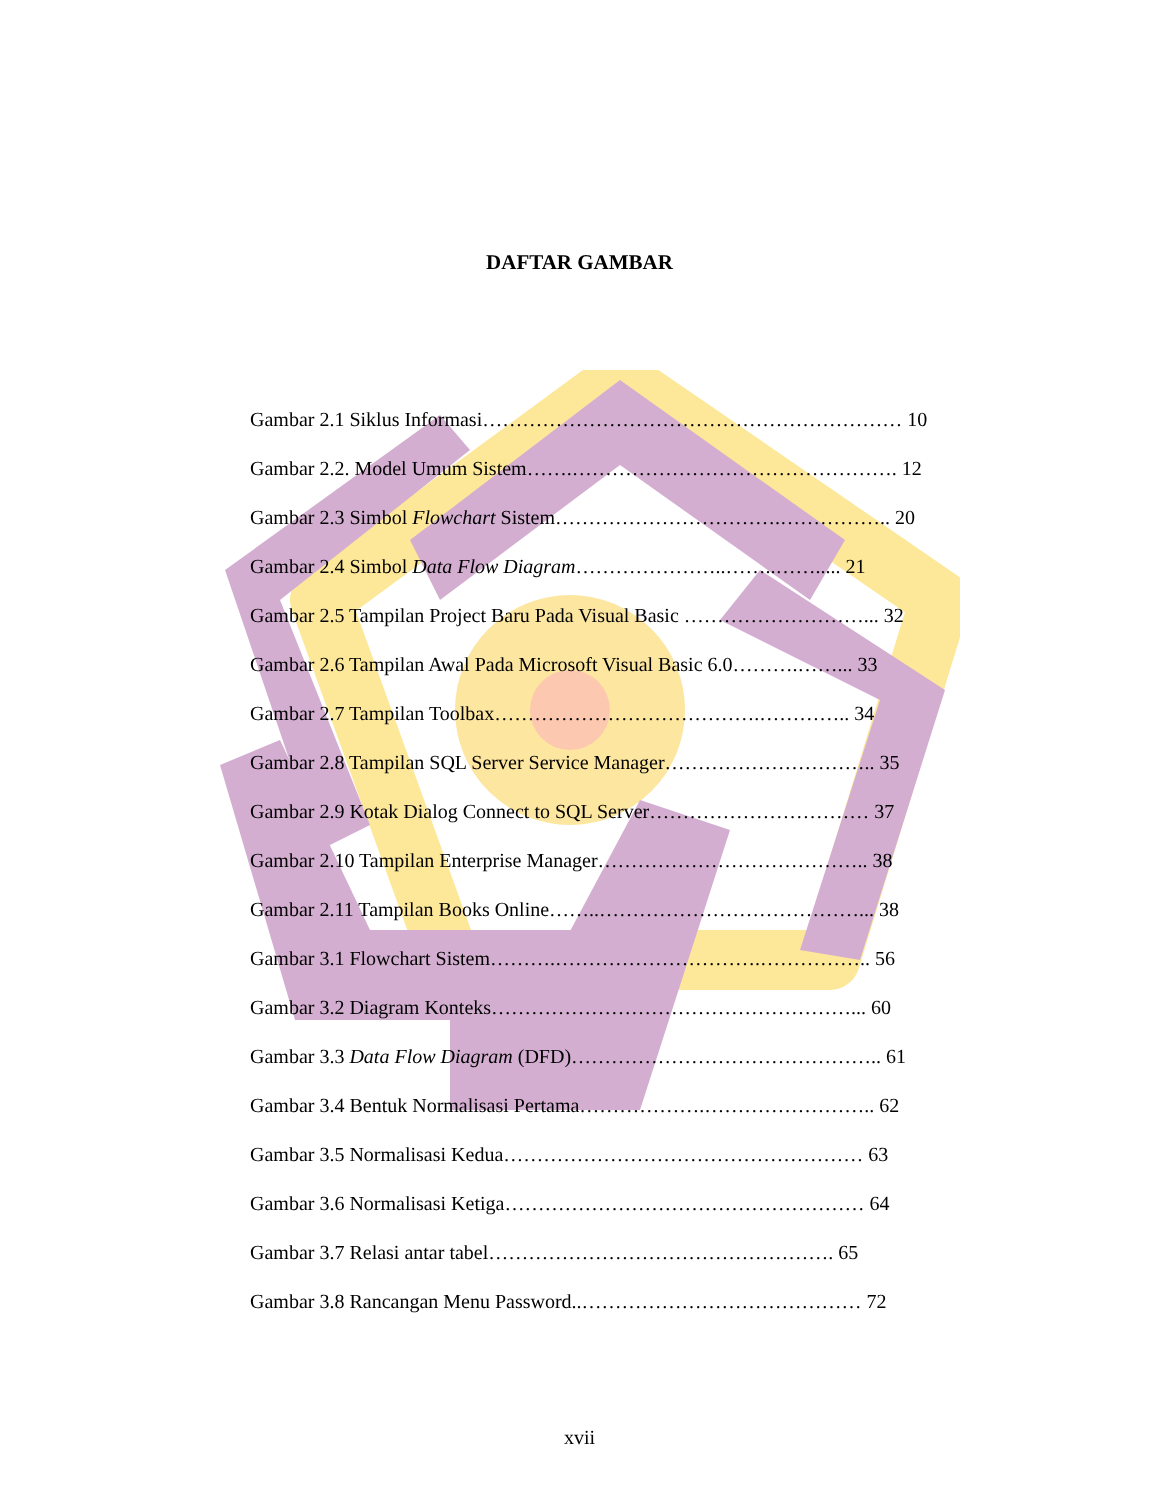DAFTAR GAMBAR
Gambar 2.1 Siklus Informasi……………………………………………………… 10
Gambar 2.2. Model Umum Sistem…….…………………………………………. 12
Gambar 2.3 Simbol Flowchart Sistem…………………………….…………….. 20
Gambar 2.4 Simbol Data Flow Diagram…………………..……..……..... 21
Gambar 2.5 Tampilan Project Baru Pada Visual Basic ………………………... 32
Gambar 2.6 Tampilan Awal Pada Microsoft Visual Basic 6.0……….……... 33
Gambar 2.7 Tampilan Toolbax………………………………….………….. 34
Gambar 2.8 Tampilan SQL Server Service Manager………………………….. 35
Gambar 2.9 Kotak Dialog Connect to SQL Server…………………………… 37
Gambar 2.10 Tampilan Enterprise Manager………………………………….. 38
Gambar 2.11 Tampilan Books Online……..…………………………………... 38
Gambar 3.1 Flowchart Sistem……….………………………….…………….. 56
Gambar 3.2 Diagram Konteks………………………………………………... 60
Gambar 3.3 Data Flow Diagram (DFD)……………………………………….. 61
Gambar 3.4 Bentuk Normalisasi Pertama……………….…………………….. 62
Gambar 3.5 Normalisasi Kedua……………………………………………… 63
Gambar 3.6 Normalisasi Ketiga……………………………………………… 64
Gambar 3.7 Relasi antar tabel……………………………………………. 65
Gambar 3.8 Rancangan Menu Password..…………………………………… 72
xvii